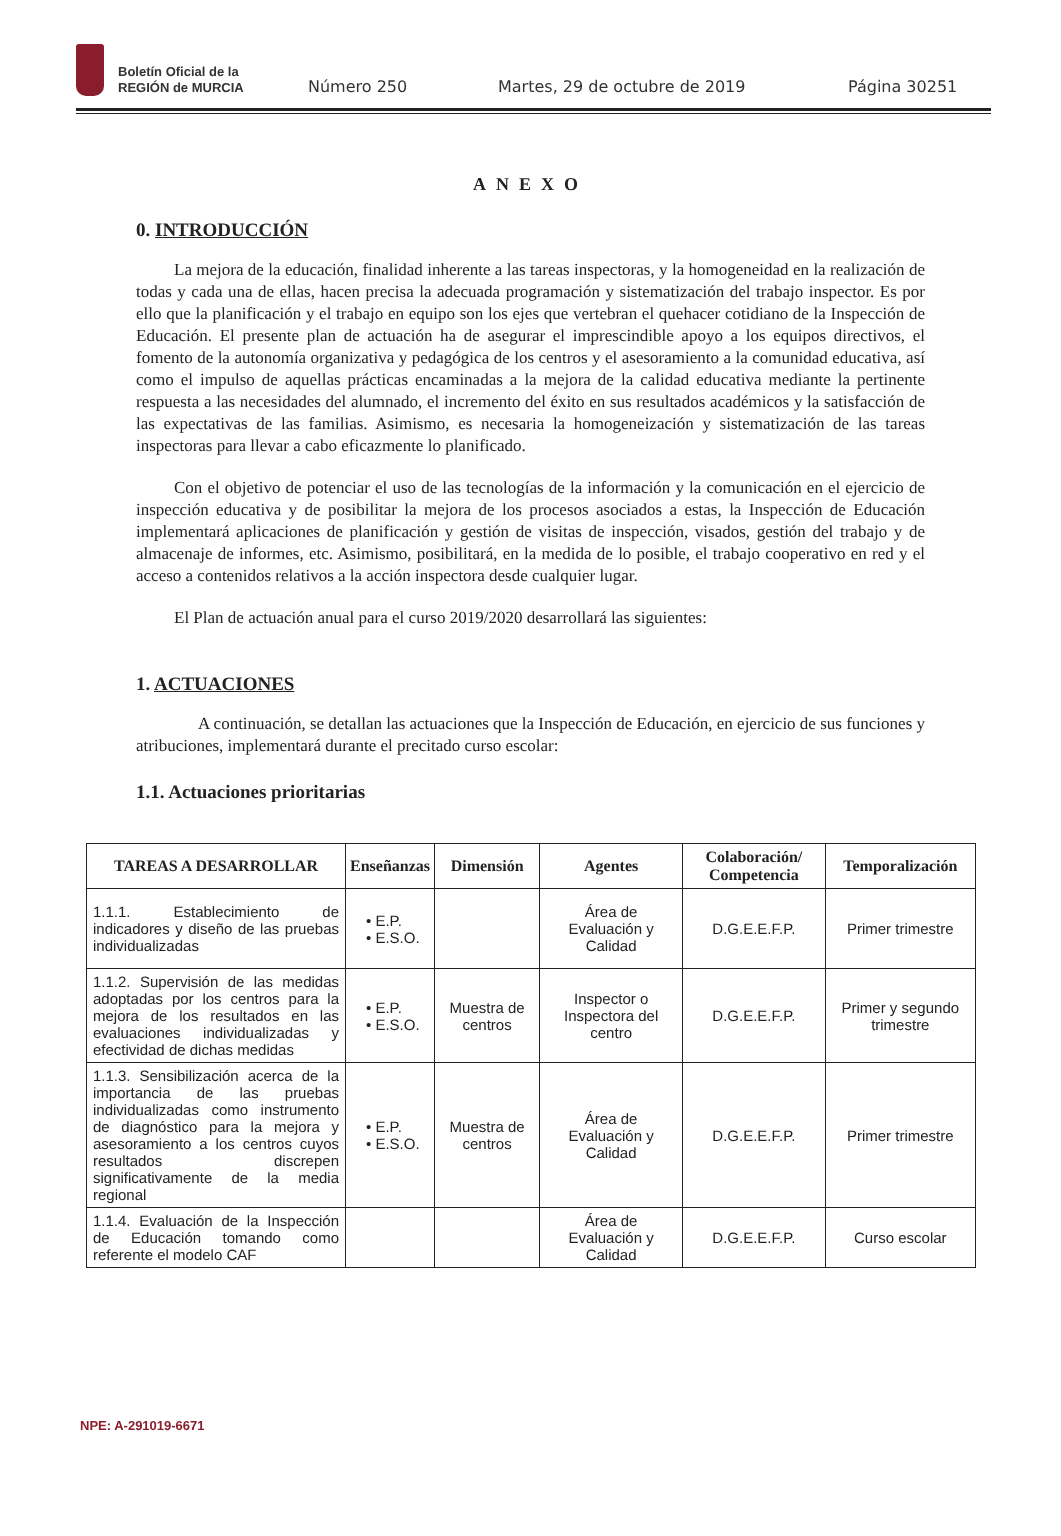Boletín Oficial de la
REGIÓN de MURCIA
Número 250
Martes, 29 de octubre de 2019
Página 30251
ANEXO
0. INTRODUCCIÓN
La mejora de la educación, finalidad inherente a las tareas inspectoras, y la homogeneidad en la realización de todas y cada una de ellas, hacen precisa la adecuada programación y sistematización del trabajo inspector. Es por ello que la planificación y el trabajo en equipo son los ejes que vertebran el quehacer cotidiano de la Inspección de Educación. El presente plan de actuación ha de asegurar el imprescindible apoyo a los equipos directivos, el fomento de la autonomía organizativa y pedagógica de los centros y el asesoramiento a la comunidad educativa, así como el impulso de aquellas prácticas encaminadas a la mejora de la calidad educativa mediante la pertinente respuesta a las necesidades del alumnado, el incremento del éxito en sus resultados académicos y la satisfacción de las expectativas de las familias. Asimismo, es necesaria la homogeneización y sistematización de las tareas inspectoras para llevar a cabo eficazmente lo planificado.
Con el objetivo de potenciar el uso de las tecnologías de la información y la comunicación en el ejercicio de inspección educativa y de posibilitar la mejora de los procesos asociados a estas, la Inspección de Educación implementará aplicaciones de planificación y gestión de visitas de inspección, visados, gestión del trabajo y de almacenaje de informes, etc. Asimismo, posibilitará, en la medida de lo posible, el trabajo cooperativo en red y el acceso a contenidos relativos a la acción inspectora desde cualquier lugar.
El Plan de actuación anual para el curso 2019/2020 desarrollará las siguientes:
1. ACTUACIONES
A continuación, se detallan las actuaciones que la Inspección de Educación, en ejercicio de sus funciones y atribuciones, implementará durante el precitado curso escolar:
1.1. Actuaciones prioritarias
| TAREAS A DESARROLLAR | Enseñanzas | Dimensión | Agentes | Colaboración/ Competencia | Temporalización |
| --- | --- | --- | --- | --- | --- |
| 1.1.1. Establecimiento de indicadores y diseño de las pruebas individualizadas | • E.P. • E.S.O. | | Área de Evaluación y Calidad | D.G.E.E.F.P. | Primer trimestre |
| 1.1.2. Supervisión de las medidas adoptadas por los centros para la mejora de los resultados en las evaluaciones individualizadas y efectividad de dichas medidas | • E.P. • E.S.O. | Muestra de centros | Inspector o Inspectora del centro | D.G.E.E.F.P. | Primer y segundo trimestre |
| 1.1.3. Sensibilización acerca de la importancia de las pruebas individualizadas como instrumento de diagnóstico para la mejora y asesoramiento a los centros cuyos resultados discrepen significativamente de la media regional | • E.P. • E.S.O. | Muestra de centros | Área de Evaluación y Calidad | D.G.E.E.F.P. | Primer trimestre |
| 1.1.4. Evaluación de la Inspección de Educación tomando como referente el modelo CAF | | | Área de Evaluación y Calidad | D.G.E.E.F.P. | Curso escolar |
NPE: A-291019-6671